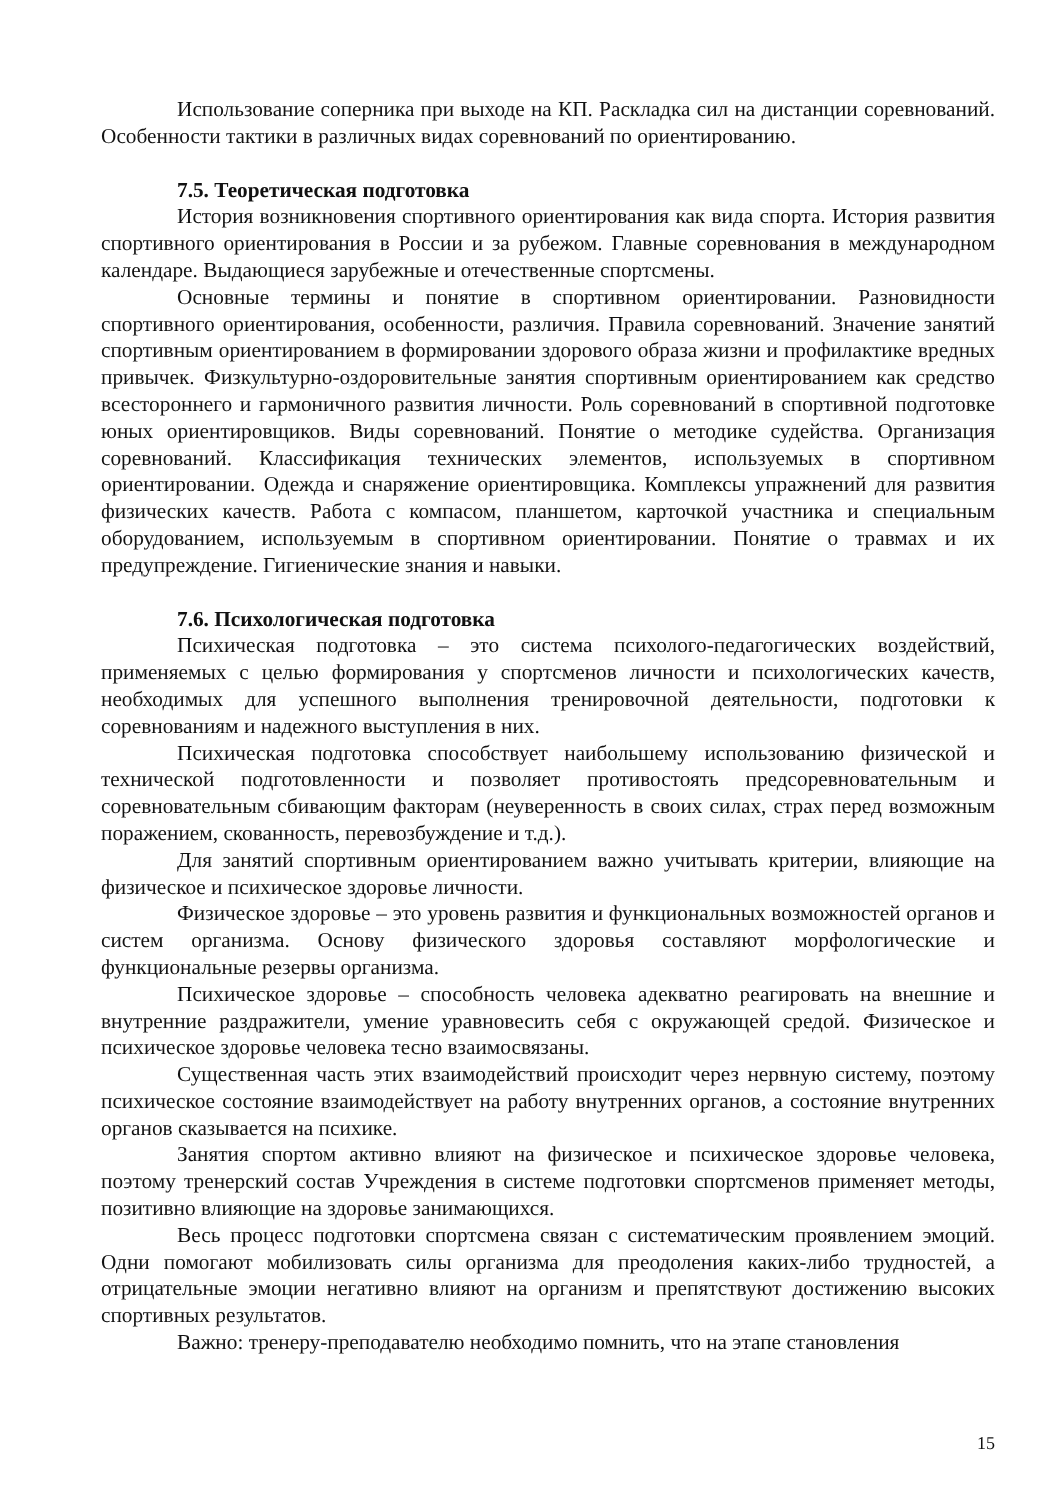Использование соперника при выходе на КП. Раскладка сил на дистанции соревнований. Особенности тактики в различных видах соревнований по ориентированию.
7.5. Теоретическая подготовка
История возникновения спортивного ориентирования как вида спорта. История развития спортивного ориентирования в России и за рубежом. Главные соревнования в международном календаре. Выдающиеся зарубежные и отечественные спортсмены.
Основные термины и понятие в спортивном ориентировании. Разновидности спортивного ориентирования, особенности, различия. Правила соревнований. Значение занятий спортивным ориентированием в формировании здорового образа жизни и профилактике вредных привычек. Физкультурно-оздоровительные занятия спортивным ориентированием как средство всестороннего и гармоничного развития личности. Роль соревнований в спортивной подготовке юных ориентировщиков. Виды соревнований. Понятие о методике судейства. Организация соревнований. Классификация технических элементов, используемых в спортивном ориентировании. Одежда и снаряжение ориентировщика. Комплексы упражнений для развития физических качеств. Работа с компасом, планшетом, карточкой участника и специальным оборудованием, используемым в спортивном ориентировании. Понятие о травмах и их предупреждение. Гигиенические знания и навыки.
7.6. Психологическая подготовка
Психическая подготовка – это система психолого-педагогических воздействий, применяемых с целью формирования у спортсменов личности и психологических качеств, необходимых для успешного выполнения тренировочной деятельности, подготовки к соревнованиям и надежного выступления в них.
Психическая подготовка способствует наибольшему использованию физической и технической подготовленности и позволяет противостоять предсоревновательным и соревновательным сбивающим факторам (неуверенность в своих силах, страх перед возможным поражением, скованность, перевозбуждение и т.д.).
Для занятий спортивным ориентированием важно учитывать критерии, влияющие на физическое и психическое здоровье личности.
Физическое здоровье – это уровень развития и функциональных возможностей органов и систем организма. Основу физического здоровья составляют морфологические и функциональные резервы организма.
Психическое здоровье – способность человека адекватно реагировать на внешние и внутренние раздражители, умение уравновесить себя с окружающей средой. Физическое и психическое здоровье человека тесно взаимосвязаны.
Существенная часть этих взаимодействий происходит через нервную систему, поэтому психическое состояние взаимодействует на работу внутренних органов, а состояние внутренних органов сказывается на психике.
Занятия спортом активно влияют на физическое и психическое здоровье человека, поэтому тренерский состав Учреждения в системе подготовки спортсменов применяет методы, позитивно влияющие на здоровье занимающихся.
Весь процесс подготовки спортсмена связан с систематическим проявлением эмоций. Одни помогают мобилизовать силы организма для преодоления каких-либо трудностей, а отрицательные эмоции негативно влияют на организм и препятствуют достижению высоких спортивных результатов.
Важно: тренеру-преподавателю необходимо помнить, что на этапе становления
15